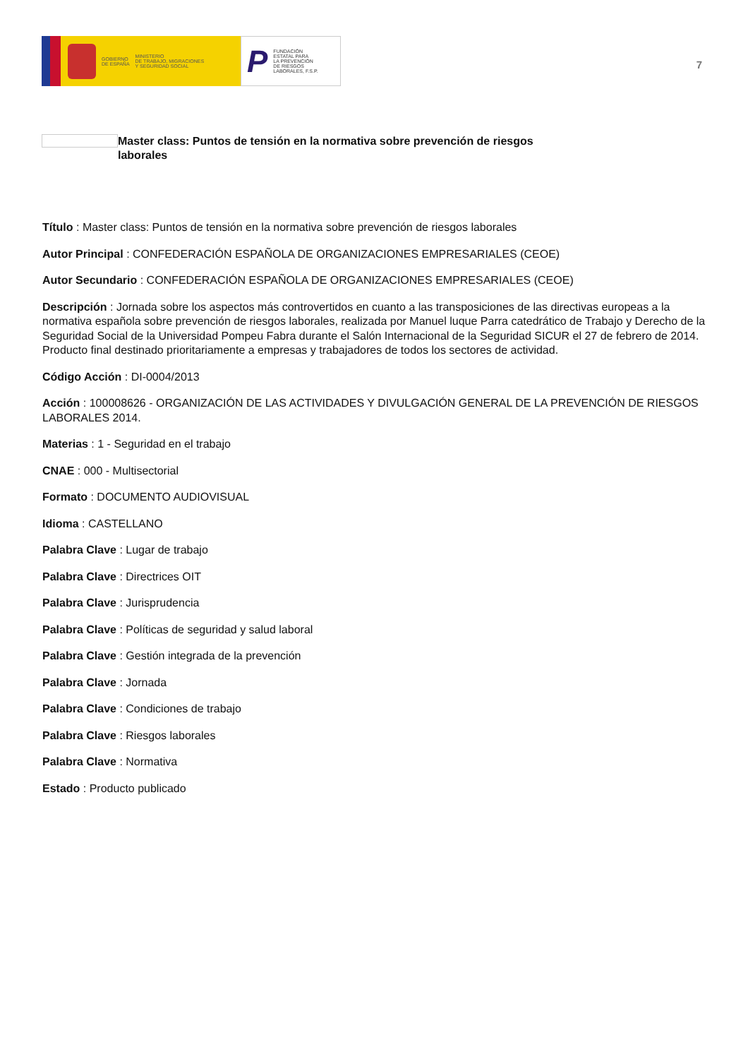GOBIERNO
DE ESPAÑA
MINISTERIO
DE TRABAJO, MIGRACIONES
Y SEGURIDAD SOCIAL
P
FUNDACIÓN
ESTATAL PARA
LA PREVENCIÓN
DE RIESGOS
LABORALES, F.S.P.
7
Master class: Puntos de tensión en la normativa sobre prevención de riesgos laborales
Título : Master class: Puntos de tensión en la normativa sobre prevención de riesgos laborales
Autor Principal : CONFEDERACIÓN ESPAÑOLA DE ORGANIZACIONES EMPRESARIALES (CEOE)
Autor Secundario : CONFEDERACIÓN ESPAÑOLA DE ORGANIZACIONES EMPRESARIALES (CEOE)
Descripción : Jornada sobre los aspectos más controvertidos en cuanto a las transposiciones de las directivas europeas a la normativa española sobre prevención de riesgos laborales, realizada por Manuel luque Parra catedrático de Trabajo y Derecho de la Seguridad Social de la Universidad Pompeu Fabra durante el Salón Internacional de la Seguridad SICUR el 27 de febrero de 2014. Producto final destinado prioritariamente a empresas y trabajadores de todos los sectores de actividad.
Código Acción : DI-0004/2013
Acción : 100008626 - ORGANIZACIÓN DE LAS ACTIVIDADES Y DIVULGACIÓN GENERAL DE LA PREVENCIÓN DE RIESGOS LABORALES 2014.
Materias : 1 - Seguridad en el trabajo
CNAE : 000 - Multisectorial
Formato : DOCUMENTO AUDIOVISUAL
Idioma : CASTELLANO
Palabra Clave : Lugar de trabajo
Palabra Clave : Directrices OIT
Palabra Clave : Jurisprudencia
Palabra Clave : Políticas de seguridad y salud laboral
Palabra Clave : Gestión integrada de la prevención
Palabra Clave : Jornada
Palabra Clave : Condiciones de trabajo
Palabra Clave : Riesgos laborales
Palabra Clave : Normativa
Estado : Producto publicado